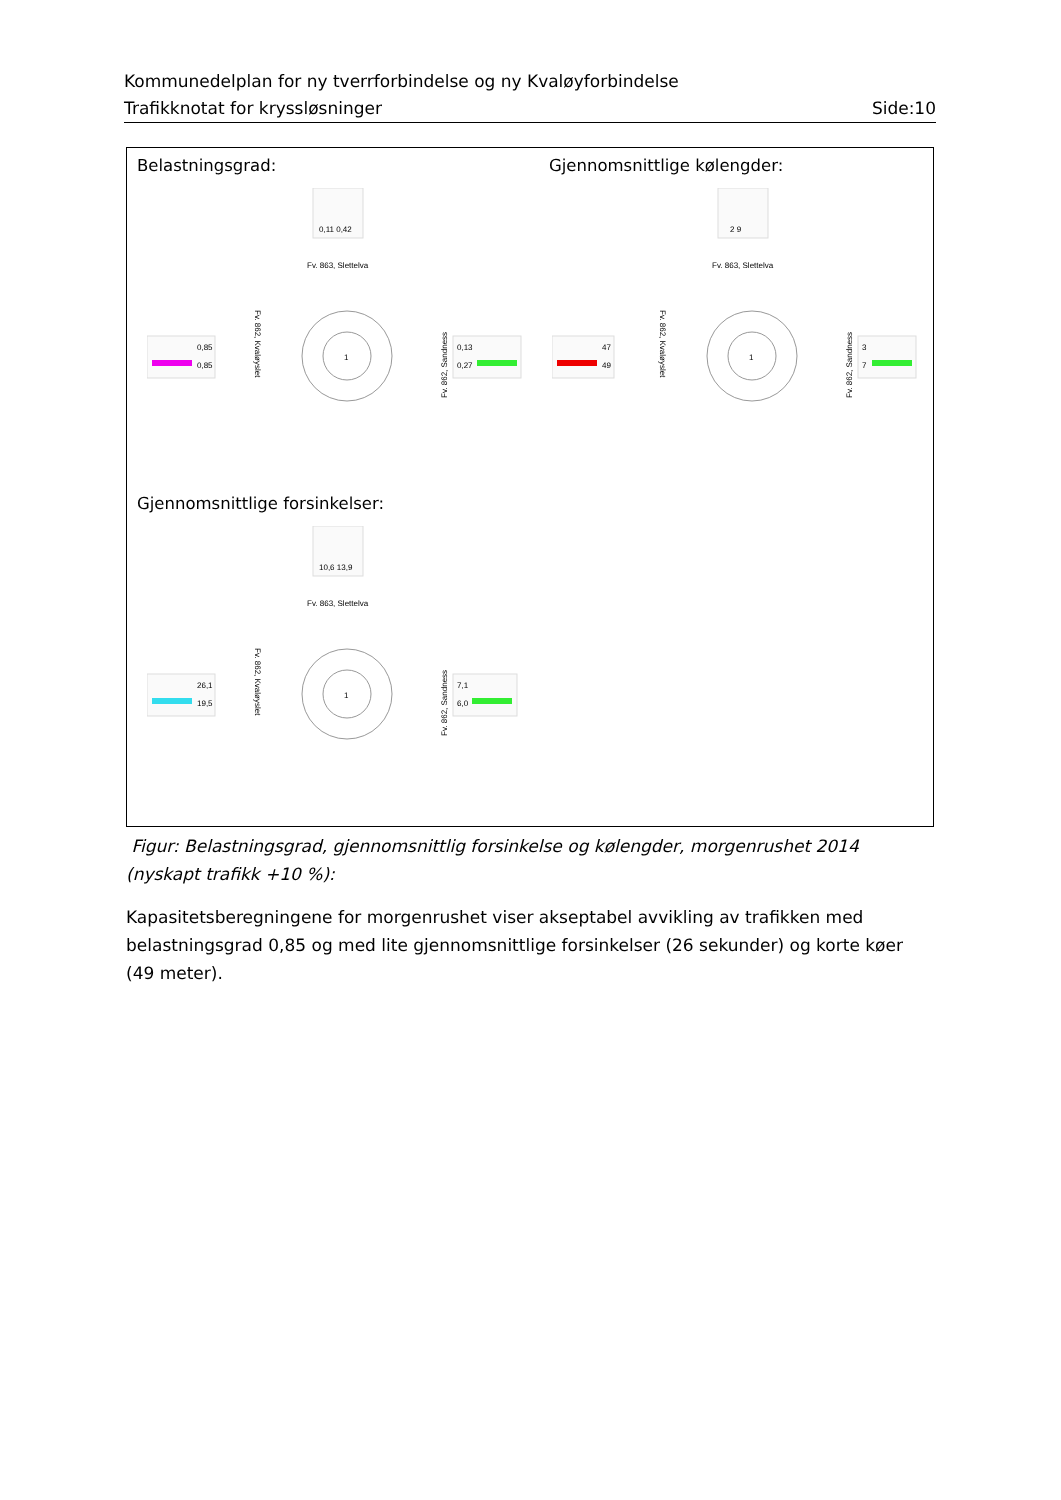Kommunedelplan for ny tverrforbindelse og ny Kvaløyforbindelse
Trafikknotat for kryssløsninger Side:10
Belastningsgrad: Gjennomsnittlige kølengder:
Gjennomsnittlige forsinkelser:
1
Fv. 863, Slettelva
Fv. 862, Kvaløyslet
Fv. 862, Sandness
0,11 0,42
0,85
0,85
0,13
0,27
1
Fv. 863, Slettelva
Fv. 862, Kvaløyslet
Fv. 862, Sandness
2 9
47
49
3
7
1
Fv. 863, Slettelva
Fv. 862, Kvaløyslet
Fv. 862, Sandness
10,6 13,9
26,1
19,5
7,1
6,0
Figur: Belastningsgrad, gjennomsnittlig forsinkelse og kølengder, morgenrushet 2014 (nyskapt trafikk +10 %):
Kapasitetsberegningene for morgenrushet viser akseptabel avvikling av trafikken med belastningsgrad 0,85 og med lite gjennomsnittlige forsinkelser (26 sekunder) og korte køer (49 meter).